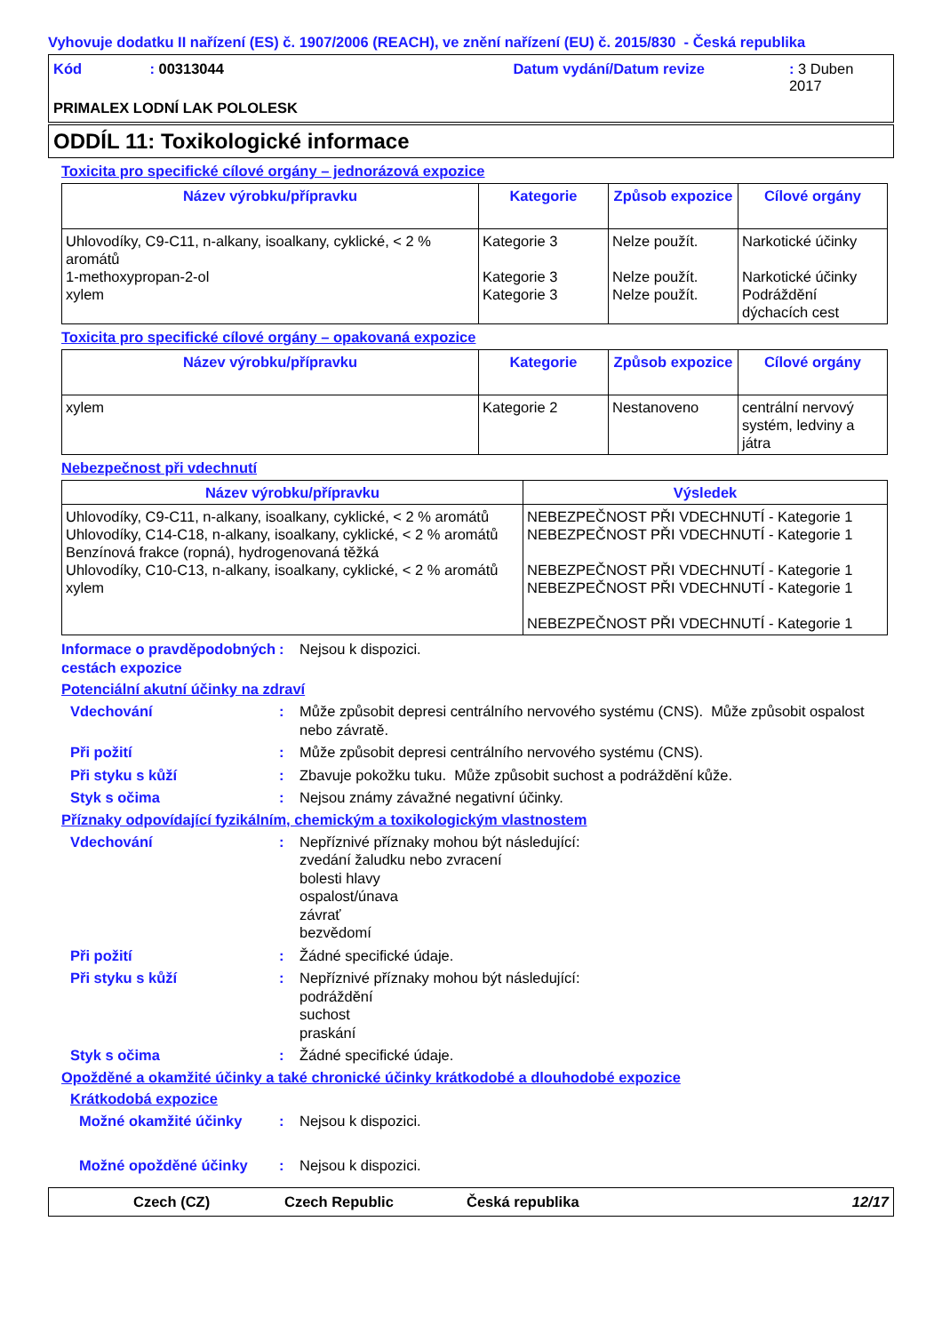Vyhovuje dodatku II nařízení (ES) č. 1907/2006 (REACH), ve znění nařízení (EU) č. 2015/830 - Česká republika
Kód: 00313044 Datum vydání/Datum revize: 3 Duben 2017
PRIMALEX LODNÍ LAK POLOLESK
ODDÍL 11: Toxikologické informace
Toxicita pro specifické cílové orgány – jednorázová expozice
| Název výrobku/přípravku | Kategorie | Způsob expozice | Cílové orgány |
| --- | --- | --- | --- |
| Uhlovodíky, C9-C11, n-alkany, isoalkany, cyklické, < 2 % aromátů 1-methoxypropan-2-ol xylem | Kategorie 3 Kategorie 3 Kategorie 3 | Nelze použít. Nelze použít. Nelze použít. | Narkotické účinky Narkotické účinky Podráždění dýchacích cest |
Toxicita pro specifické cílové orgány – opakovaná expozice
| Název výrobku/přípravku | Kategorie | Způsob expozice | Cílové orgány |
| --- | --- | --- | --- |
| xylem | Kategorie 2 | Nestanoveno | centrální nervový systém, ledviny a játra |
Nebezpečnost při vdechnutí
| Název výrobku/přípravku | Výsledek |
| --- | --- |
| Uhlovodíky, C9-C11, n-alkany, isoalkany, cyklické, < 2 % aromátů Uhlovodíky, C14-C18, n-alkany, isoalkany, cyklické, < 2 % aromátů Benzínová frakce (ropná), hydrogenovaná těžká Uhlovodíky, C10-C13, n-alkany, isoalkany, cyklické, < 2 % aromátů xylem | NEBEZPEČNOST PŘI VDECHNUTÍ - Kategorie 1 NEBEZPEČNOST PŘI VDECHNUTÍ - Kategorie 1 NEBEZPEČNOST PŘI VDECHNUTÍ - Kategorie 1 NEBEZPEČNOST PŘI VDECHNUTÍ - Kategorie 1 NEBEZPEČNOST PŘI VDECHNUTÍ - Kategorie 1 |
Informace o pravděpodobných cestách expozice: Nejsou k dispozici.
Potenciální akutní účinky na zdraví
Vdechování: Může způsobit depresi centrálního nervového systému (CNS). Může způsobit ospalost nebo závratě.
Při požití: Může způsobit depresi centrálního nervového systému (CNS).
Při styku s kůží: Zbavuje pokožku tuku. Může způsobit suchost a podráždění kůže.
Styk s očima: Nejsou známy závažné negativní účinky.
Příznaky odpovídající fyzikálním, chemickým a toxikologickým vlastnostem
Vdechování: Nepříznivé příznaky mohou být následující:
zvedání žaludku nebo zvracení
bolesti hlavy
ospalost/únava
závrať
bezvědomí
Při požití: Žádné specifické údaje.
Při styku s kůží: Nepříznivé příznaky mohou být následující:
podráždění
suchost
praskání
Styk s očima: Žádné specifické údaje.
Opožděné a okamžité účinky a také chronické účinky krátkodobé a dlouhodobé expozice
Krátkodobá expozice
Možné okamžité účinky: Nejsou k dispozici.
Možné opožděné účinky: Nejsou k dispozici.
Czech (CZ) Czech Republic Česká republika 12/17